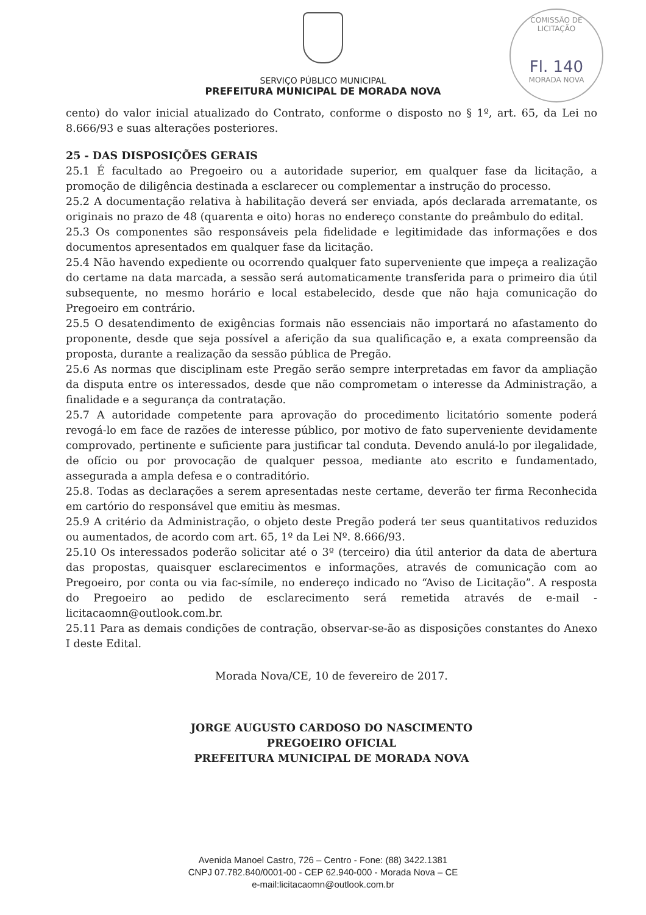COMISSÃO DE LICITAÇÃO
Fl. 140
MORADA NOVA
SERVIÇO PÚBLICO MUNICIPAL
PREFEITURA MUNICIPAL DE MORADA NOVA
cento) do valor inicial atualizado do Contrato, conforme o disposto no § 1º, art. 65, da Lei no 8.666/93 e suas alterações posteriores.
25 - DAS DISPOSIÇÕES GERAIS
25.1 É facultado ao Pregoeiro ou a autoridade superior, em qualquer fase da licitação, a promoção de diligência destinada a esclarecer ou complementar a instrução do processo.
25.2 A documentação relativa à habilitação deverá ser enviada, após declarada arrematante, os originais no prazo de 48 (quarenta e oito) horas no endereço constante do preâmbulo do edital.
25.3 Os componentes são responsáveis pela fidelidade e legitimidade das informações e dos documentos apresentados em qualquer fase da licitação.
25.4 Não havendo expediente ou ocorrendo qualquer fato superveniente que impeça a realização do certame na data marcada, a sessão será automaticamente transferida para o primeiro dia útil subsequente, no mesmo horário e local estabelecido, desde que não haja comunicação do Pregoeiro em contrário.
25.5 O desatendimento de exigências formais não essenciais não importará no afastamento do proponente, desde que seja possível a aferição da sua qualificação e, a exata compreensão da proposta, durante a realização da sessão pública de Pregão.
25.6 As normas que disciplinam este Pregão serão sempre interpretadas em favor da ampliação da disputa entre os interessados, desde que não comprometam o interesse da Administração, a finalidade e a segurança da contratação.
25.7 A autoridade competente para aprovação do procedimento licitatório somente poderá revogá-lo em face de razões de interesse público, por motivo de fato superveniente devidamente comprovado, pertinente e suficiente para justificar tal conduta. Devendo anulá-lo por ilegalidade, de ofício ou por provocação de qualquer pessoa, mediante ato escrito e fundamentado, assegurada a ampla defesa e o contraditório.
25.8. Todas as declarações a serem apresentadas neste certame, deverão ter firma Reconhecida em cartório do responsável que emitiu às mesmas.
25.9 A critério da Administração, o objeto deste Pregão poderá ter seus quantitativos reduzidos ou aumentados, de acordo com art. 65, 1º da Lei Nº. 8.666/93.
25.10 Os interessados poderão solicitar até o 3º (terceiro) dia útil anterior da data de abertura das propostas, quaisquer esclarecimentos e informações, através de comunicação com ao Pregoeiro, por conta ou via fac-símile, no endereço indicado no “Aviso de Licitação”. A resposta do Pregoeiro ao pedido de esclarecimento será remetida através de e-mail - licitacaomn@outlook.com.br.
25.11 Para as demais condições de contração, observar-se-ão as disposições constantes do Anexo I deste Edital.
Morada Nova/CE, 10 de fevereiro de 2017.
JORGE AUGUSTO CARDOSO DO NASCIMENTO
PREGOEIRO OFICIAL
PREFEITURA MUNICIPAL DE MORADA NOVA
Avenida Manoel Castro, 726 – Centro - Fone: (88) 3422.1381
CNPJ 07.782.840/0001-00 - CEP 62.940-000 - Morada Nova – CE
e-mail:licitacaomn@outlook.com.br